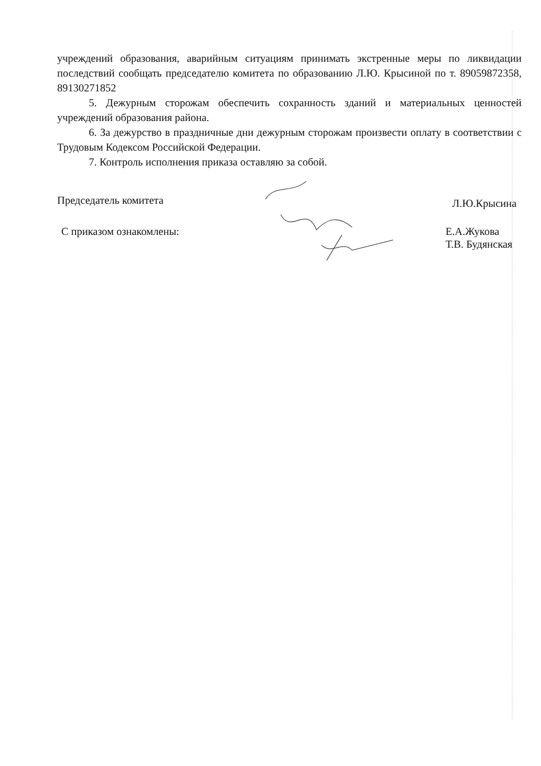учреждений образования, аварийным ситуациям принимать экстренные меры по ликвидации последствий сообщать председателю комитета по образованию Л.Ю. Крысиной по т. 89059872358, 89130271852
5. Дежурным сторожам обеспечить сохранность зданий и материальных ценностей учреждений образования района.
6. За дежурство в праздничные дни дежурным сторожам произвести оплату в соответствии с Трудовым Кодексом Российской Федерации.
7. Контроль исполнения приказа оставляю за собой.
Председатель комитета Л.Ю.Крысина
С приказом ознакомлены: Е.А.Жукова
Т.В. Будянская